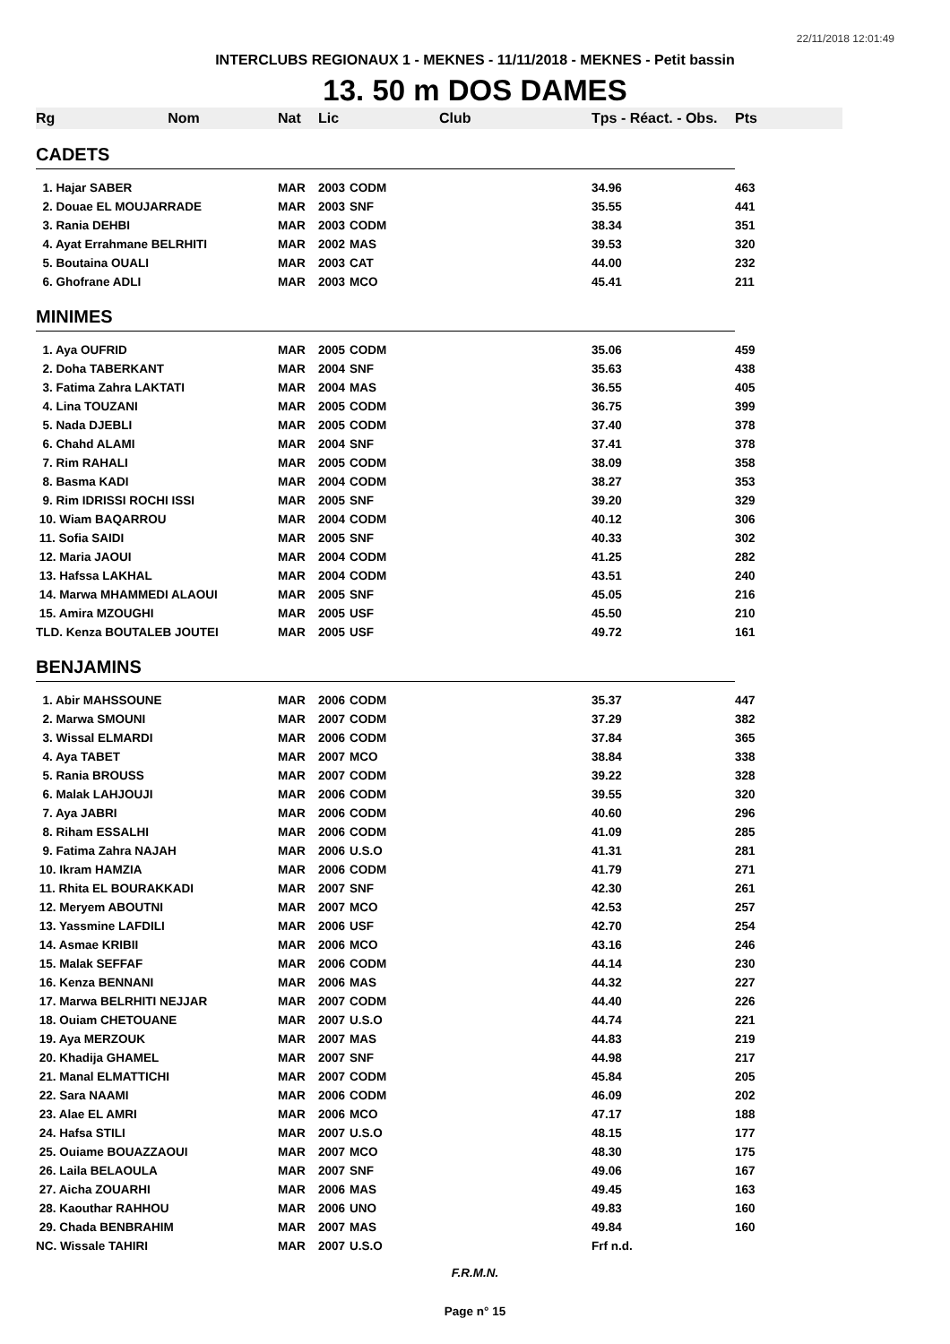22/11/2018 12:01:49
INTERCLUBS REGIONAUX 1 - MEKNES - 11/11/2018 - MEKNES - Petit bassin
13. 50 m DOS DAMES
| Rg | Nom | Nat | Lic | Club | Tps - Réact. - Obs. | Pts |
| --- | --- | --- | --- | --- | --- | --- |
| CADETS | | | | | | |
| 1. Hajar SABER | | MAR | 2003 | CODM | 34.96 | 463 |
| 2. Douae EL MOUJARRADE | | MAR | 2003 | SNF | 35.55 | 441 |
| 3. Rania DEHBI | | MAR | 2003 | CODM | 38.34 | 351 |
| 4. Ayat Errahmane BELRHITI | | MAR | 2002 | MAS | 39.53 | 320 |
| 5. Boutaina OUALI | | MAR | 2003 | CAT | 44.00 | 232 |
| 6. Ghofrane ADLI | | MAR | 2003 | MCO | 45.41 | 211 |
| MINIMES | | | | | | |
| 1. Aya OUFRID | | MAR | 2005 | CODM | 35.06 | 459 |
| 2. Doha TABERKANT | | MAR | 2004 | SNF | 35.63 | 438 |
| 3. Fatima Zahra LAKTATI | | MAR | 2004 | MAS | 36.55 | 405 |
| 4. Lina TOUZANI | | MAR | 2005 | CODM | 36.75 | 399 |
| 5. Nada DJEBLI | | MAR | 2005 | CODM | 37.40 | 378 |
| 6. Chahd ALAMI | | MAR | 2004 | SNF | 37.41 | 378 |
| 7. Rim RAHALI | | MAR | 2005 | CODM | 38.09 | 358 |
| 8. Basma KADI | | MAR | 2004 | CODM | 38.27 | 353 |
| 9. Rim IDRISSI ROCHI ISSI | | MAR | 2005 | SNF | 39.20 | 329 |
| 10. Wiam BAQARROU | | MAR | 2004 | CODM | 40.12 | 306 |
| 11. Sofia SAIDI | | MAR | 2005 | SNF | 40.33 | 302 |
| 12. Maria JAOUI | | MAR | 2004 | CODM | 41.25 | 282 |
| 13. Hafssa LAKHAL | | MAR | 2004 | CODM | 43.51 | 240 |
| 14. Marwa MHAMMEDI ALAOUI | | MAR | 2005 | SNF | 45.05 | 216 |
| 15. Amira MZOUGHI | | MAR | 2005 | USF | 45.50 | 210 |
| TLD. Kenza BOUTALEB JOUTEI | | MAR | 2005 | USF | 49.72 | 161 |
| BENJAMINS | | | | | | |
| 1. Abir MAHSSOUNE | | MAR | 2006 | CODM | 35.37 | 447 |
| 2. Marwa SMOUNI | | MAR | 2007 | CODM | 37.29 | 382 |
| 3. Wissal ELMARDI | | MAR | 2006 | CODM | 37.84 | 365 |
| 4. Aya TABET | | MAR | 2007 | MCO | 38.84 | 338 |
| 5. Rania BROUSS | | MAR | 2007 | CODM | 39.22 | 328 |
| 6. Malak LAHJOUJI | | MAR | 2006 | CODM | 39.55 | 320 |
| 7. Aya JABRI | | MAR | 2006 | CODM | 40.60 | 296 |
| 8. Riham ESSALHI | | MAR | 2006 | CODM | 41.09 | 285 |
| 9. Fatima Zahra NAJAH | | MAR | 2006 | U.S.O | 41.31 | 281 |
| 10. Ikram HAMZIA | | MAR | 2006 | CODM | 41.79 | 271 |
| 11. Rhita EL BOURAKKADI | | MAR | 2007 | SNF | 42.30 | 261 |
| 12. Meryem ABOUTNI | | MAR | 2007 | MCO | 42.53 | 257 |
| 13. Yassmine LAFDILI | | MAR | 2006 | USF | 42.70 | 254 |
| 14. Asmae KRIBII | | MAR | 2006 | MCO | 43.16 | 246 |
| 15. Malak SEFFAF | | MAR | 2006 | CODM | 44.14 | 230 |
| 16. Kenza BENNANI | | MAR | 2006 | MAS | 44.32 | 227 |
| 17. Marwa BELRHITI NEJJAR | | MAR | 2007 | CODM | 44.40 | 226 |
| 18. Ouiam CHETOUANE | | MAR | 2007 | U.S.O | 44.74 | 221 |
| 19. Aya MERZOUK | | MAR | 2007 | MAS | 44.83 | 219 |
| 20. Khadija GHAMEL | | MAR | 2007 | SNF | 44.98 | 217 |
| 21. Manal ELMATTICHI | | MAR | 2007 | CODM | 45.84 | 205 |
| 22. Sara NAAMI | | MAR | 2006 | CODM | 46.09 | 202 |
| 23. Alae EL AMRI | | MAR | 2006 | MCO | 47.17 | 188 |
| 24. Hafsa STILI | | MAR | 2007 | U.S.O | 48.15 | 177 |
| 25. Ouiame BOUAZZAOUI | | MAR | 2007 | MCO | 48.30 | 175 |
| 26. Laila BELAOULA | | MAR | 2007 | SNF | 49.06 | 167 |
| 27. Aicha ZOUARHI | | MAR | 2006 | MAS | 49.45 | 163 |
| 28. Kaouthar RAHHOU | | MAR | 2006 | UNO | 49.83 | 160 |
| 29. Chada BENBRAHIM | | MAR | 2007 | MAS | 49.84 | 160 |
| NC. Wissale TAHIRI | | MAR | 2007 | U.S.O | Frf n.d. | |
F.R.M.N.
Page n° 15